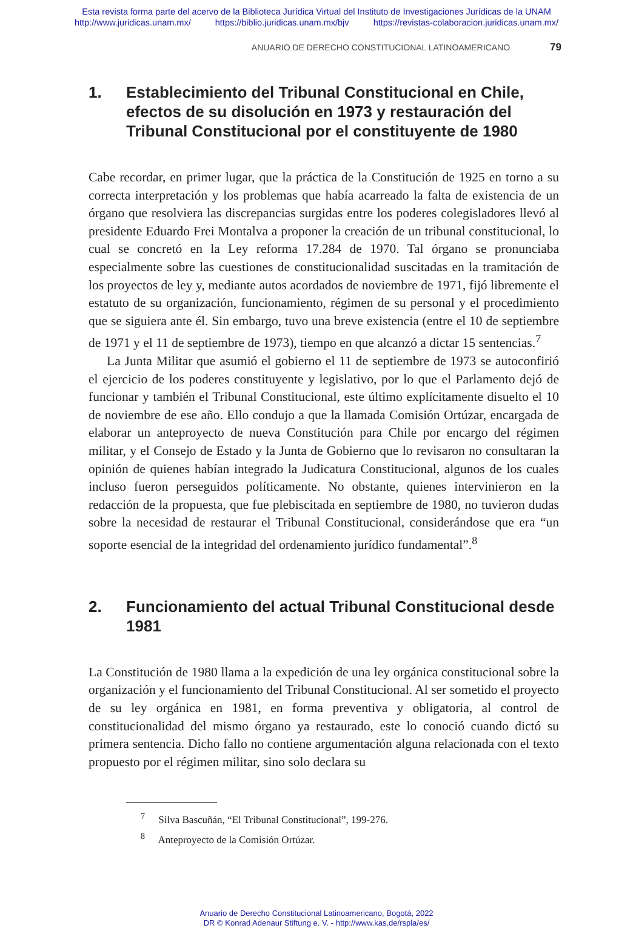Esta revista forma parte del acervo de la Biblioteca Jurídica Virtual del Instituto de Investigaciones Jurídicas de la UNAM
http://www.juridicas.unam.mx/ https://biblio.juridicas.unam.mx/bjv https://revistas-colaboracion.juridicas.unam.mx/
ANUARIO DE DERECHO CONSTITUCIONAL LATINOAMERICANO 79
1. Establecimiento del Tribunal Constitucional en Chile, efectos de su disolución en 1973 y restauración del Tribunal Constitucional por el constituyente de 1980
Cabe recordar, en primer lugar, que la práctica de la Constitución de 1925 en torno a su correcta interpretación y los problemas que había acarreado la falta de existencia de un órgano que resolviera las discrepancias surgidas entre los poderes colegisladores llevó al presidente Eduardo Frei Montalva a proponer la creación de un tribunal constitucional, lo cual se concretó en la Ley reforma 17.284 de 1970. Tal órgano se pronunciaba especialmente sobre las cuestiones de constitucionalidad suscitadas en la tramitación de los proyectos de ley y, mediante autos acordados de noviembre de 1971, fijó libremente el estatuto de su organización, funcionamiento, régimen de su personal y el procedimiento que se siguiera ante él. Sin embargo, tuvo una breve existencia (entre el 10 de septiembre de 1971 y el 11 de septiembre de 1973), tiempo en que alcanzó a dictar 15 sentencias.<sup>7</sup>
La Junta Militar que asumió el gobierno el 11 de septiembre de 1973 se autoconfirió el ejercicio de los poderes constituyente y legislativo, por lo que el Parlamento dejó de funcionar y también el Tribunal Constitucional, este último explícitamente disuelto el 10 de noviembre de ese año. Ello condujo a que la llamada Comisión Ortúzar, encargada de elaborar un anteproyecto de nueva Constitución para Chile por encargo del régimen militar, y el Consejo de Estado y la Junta de Gobierno que lo revisaron no consultaran la opinión de quienes habían integrado la Judicatura Constitucional, algunos de los cuales incluso fueron perseguidos políticamente. No obstante, quienes intervinieron en la redacción de la propuesta, que fue plebiscitada en septiembre de 1980, no tuvieron dudas sobre la necesidad de restaurar el Tribunal Constitucional, considerándose que era “un soporte esencial de la integridad del ordenamiento jurídico fundamental”.<sup>8</sup>
2. Funcionamiento del actual Tribunal Constitucional desde 1981
La Constitución de 1980 llama a la expedición de una ley orgánica constitucional sobre la organización y el funcionamiento del Tribunal Constitucional. Al ser sometido el proyecto de su ley orgánica en 1981, en forma preventiva y obligatoria, al control de constitucionalidad del mismo órgano ya restaurado, este lo conoció cuando dictó su primera sentencia. Dicho fallo no contiene argumentación alguna relacionada con el texto propuesto por el régimen militar, sino solo declara su
<sup>7</sup> Silva Bascuñán, “El Tribunal Constitucional”, 199-276.
<sup>8</sup> Anteproyecto de la Comisión Ortúzar.
Anuario de Derecho Constitucional Latinoamericano, Bogotá, 2022
DR © Konrad Adenaur Stiftung e. V. - http://www.kas.de/rspla/es/